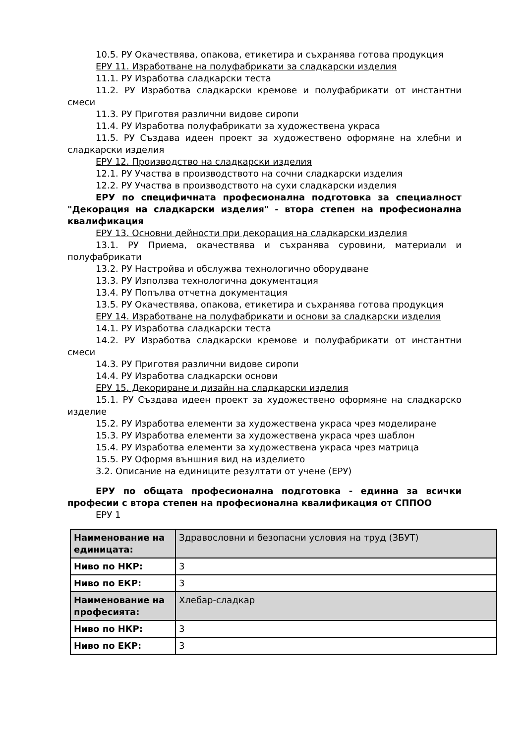10.5. РУ Окачествява, опакова, етикетира и съхранява готова продукция
ЕРУ 11. Изработване на полуфабрикати за сладкарски изделия
11.1. РУ Изработва сладкарски теста
11.2. РУ Изработва сладкарски кремове и полуфабрикати от инстантни смеси
11.3. РУ Приготвя различни видове сиропи
11.4. РУ Изработва полуфабрикати за художествена украса
11.5. РУ Създава идеен проект за художествено оформяне на хлебни и сладкарски изделия
ЕРУ 12. Производство на сладкарски изделия
12.1. РУ Участва в производството на сочни сладкарски изделия
12.2. РУ Участва в производството на сухи сладкарски изделия
ЕРУ по специфичната професионална подготовка за специалност "Декорация на сладкарски изделия" - втора степен на професионална квалификация
ЕРУ 13. Основни дейности при декорация на сладкарски изделия
13.1. РУ Приема, окачествява и съхранява суровини, материали и полуфабрикати
13.2. РУ Настройва и обслужва технологично оборудване
13.3. РУ Използва технологична документация
13.4. РУ Попълва отчетна документация
13.5. РУ Окачествява, опакова, етикетира и съхранява готова продукция
ЕРУ 14. Изработване на полуфабрикати и основи за сладкарски изделия
14.1. РУ Изработва сладкарски теста
14.2. РУ Изработва сладкарски кремове и полуфабрикати от инстантни смеси
14.3. РУ Приготвя различни видове сиропи
14.4. РУ Изработва сладкарски основи
ЕРУ 15. Декориране и дизайн на сладкарски изделия
15.1. РУ Създава идеен проект за художествено оформяне на сладкарско изделие
15.2. РУ Изработва елементи за художествена украса чрез моделиране
15.3. РУ Изработва елементи за художествена украса чрез шаблон
15.4. РУ Изработва елементи за художествена украса чрез матрица
15.5. РУ Оформя външния вид на изделието
3.2. Описание на единиците резултати от учене (ЕРУ)
ЕРУ по общата професионална подготовка - единна за всички професии с втора степен на професионална квалификация от СППОО
ЕРУ 1
| Наименование на единицата: | Здравословни и безопасни условия на труд (ЗБУТ) |
| Ниво по НКР: | 3 |
| Ниво по ЕКР: | 3 |
| Наименование на професията: | Хлебар-сладкар |
| Ниво по НКР: | 3 |
| Ниво по ЕКР: | 3 |